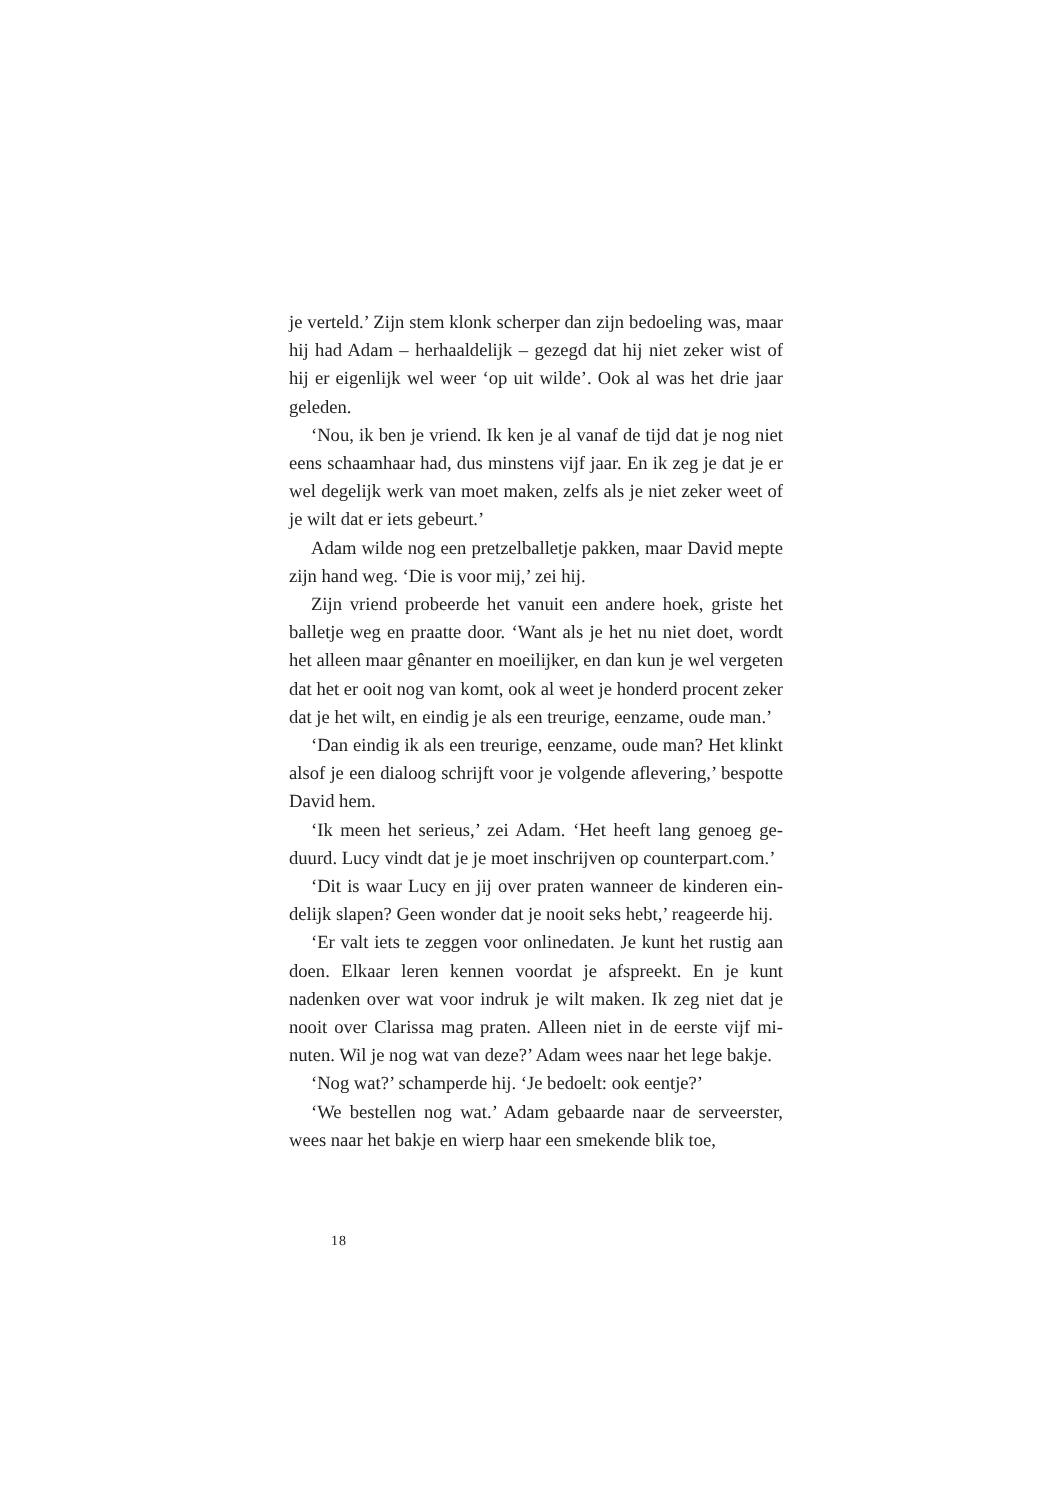je verteld.’ Zijn stem klonk scherper dan zijn bedoeling was, maar hij had Adam – herhaaldelijk – gezegd dat hij niet zeker wist of hij er eigenlijk wel weer ‘op uit wilde’. Ook al was het drie jaar geleden.
‘Nou, ik ben je vriend. Ik ken je al vanaf de tijd dat je nog niet eens schaamhaar had, dus minstens vijf jaar. En ik zeg je dat je er wel degelijk werk van moet maken, zelfs als je niet zeker weet of je wilt dat er iets gebeurt.’
Adam wilde nog een pretzelballetje pakken, maar David mep­te zijn hand weg. ‘Die is voor mij,’ zei hij.
Zijn vriend probeerde het vanuit een andere hoek, griste het balletje weg en praatte door. ‘Want als je het nu niet doet, wordt het alleen maar gênanter en moeilijker, en dan kun je wel vergeten dat het er ooit nog van komt, ook al weet je honderd procent zeker dat je het wilt, en eindig je als een treurige, eenzame, oude man.’
‘Dan eindig ik als een treurige, eenzame, oude man? Het klinkt alsof je een dialoog schrijft voor je volgende aflevering,’ bespotte David hem.
‘Ik meen het serieus,’ zei Adam. ‘Het heeft lang genoeg ge­duurd. Lucy vindt dat je je moet inschrijven op counterpart.com.’
‘Dit is waar Lucy en jij over praten wanneer de kinderen ein­delijk slapen? Geen wonder dat je nooit seks hebt,’ reageerde hij.
‘Er valt iets te zeggen voor onlinedaten. Je kunt het rustig aan doen. Elkaar leren kennen voordat je afspreekt. En je kunt nadenken over wat voor indruk je wilt maken. Ik zeg niet dat je nooit over Clarissa mag praten. Alleen niet in de eerste vijf mi­nuten. Wil je nog wat van deze?’ Adam wees naar het lege bak­je.
‘Nog wat?’ schamperde hij. ‘Je bedoelt: ook eentje?’
‘We bestellen nog wat.’ Adam gebaarde naar de serveerster, wees naar het bakje en wierp haar een smekende blik toe,
18